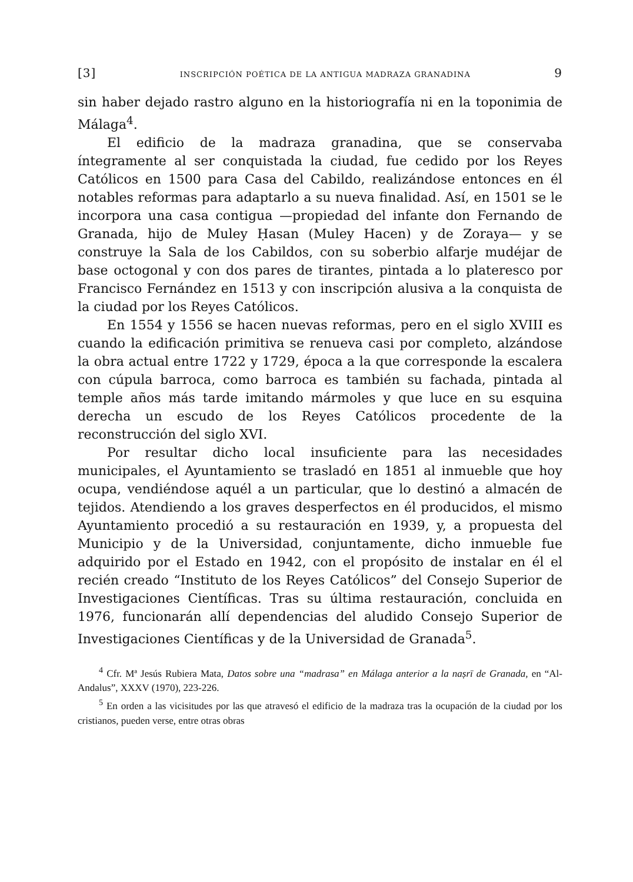[3] INSCRIPCIÓN POÉTICA DE LA ANTIGUA MADRAZA GRANADINA 9
sin haber dejado rastro alguno en la historiografía ni en la toponimia de Málaga<sup>4</sup>.
El edificio de la madraza granadina, que se conservaba íntegramente al ser conquistada la ciudad, fue cedido por los Reyes Católicos en 1500 para Casa del Cabildo, realizándose entonces en él notables reformas para adaptarlo a su nueva finalidad. Así, en 1501 se le incorpora una casa contigua —propiedad del infante don Fernando de Granada, hijo de Muley Ḥasan (Muley Hacen) y de Zoraya— y se construye la Sala de los Cabildos, con su soberbio alfarje mudéjar de base octogonal y con dos pares de tirantes, pintada a lo plateresco por Francisco Fernández en 1513 y con inscripción alusiva a la conquista de la ciudad por los Reyes Católicos.
En 1554 y 1556 se hacen nuevas reformas, pero en el siglo XVIII es cuando la edificación primitiva se renueva casi por completo, alzándose la obra actual entre 1722 y 1729, época a la que corresponde la escalera con cúpula barroca, como barroca es también su fachada, pintada al temple años más tarde imitando mármoles y que luce en su esquina derecha un escudo de los Reyes Católicos procedente de la reconstrucción del siglo XVI.
Por resultar dicho local insuficiente para las necesidades municipales, el Ayuntamiento se trasladó en 1851 al inmueble que hoy ocupa, vendiéndose aquél a un particular, que lo destinó a almacén de tejidos. Atendiendo a los graves desperfectos en él producidos, el mismo Ayuntamiento procedió a su restauración en 1939, y, a propuesta del Municipio y de la Universidad, conjuntamente, dicho inmueble fue adquirido por el Estado en 1942, con el propósito de instalar en él el recién creado “Instituto de los Reyes Católicos” del Consejo Superior de Investigaciones Científicas. Tras su última restauración, concluida en 1976, funcionarán allí dependencias del aludido Consejo Superior de Investigaciones Científicas y de la Universidad de Granada<sup>5</sup>.
<sup>4</sup> Cfr. Mª Jesús Rubiera Mata, Datos sobre una “madrasa” en Málaga anterior a la naṣrī de Granada, en “Al-Andalus”, XXXV (1970), 223-226.
<sup>5</sup> En orden a las vicisitudes por las que atravesó el edificio de la madraza tras la ocupación de la ciudad por los cristianos, pueden verse, entre otras obras